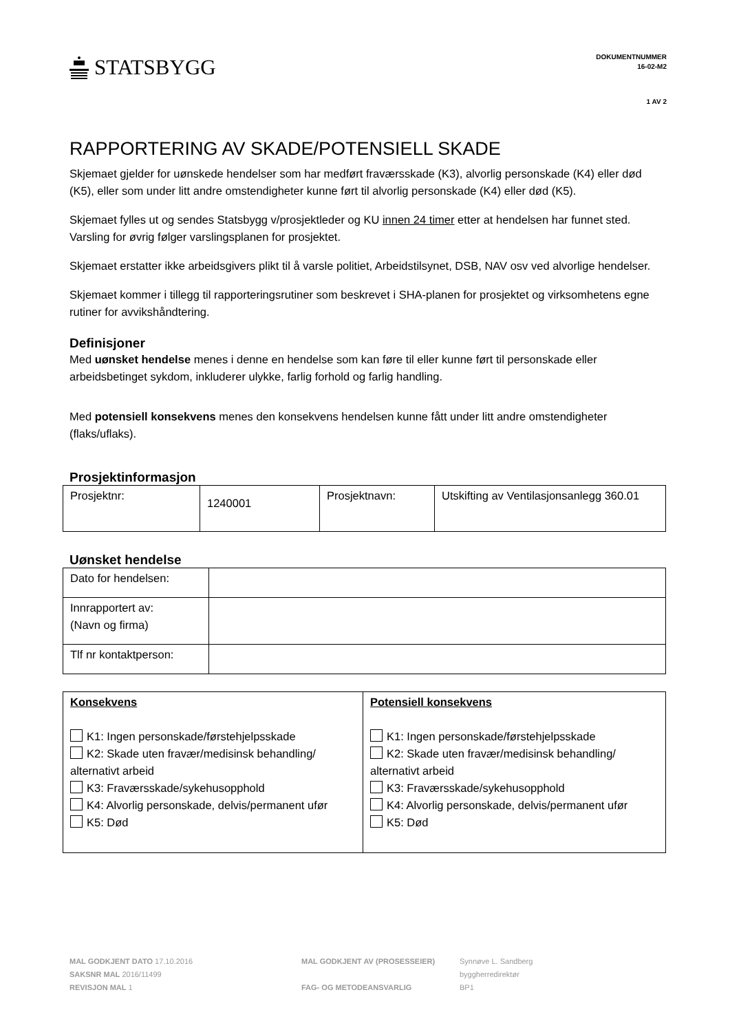STATSBYGG
DOKUMENTNUMMER
16-02-M2
1 AV 2
RAPPORTERING AV SKADE/POTENSIELL SKADE
Skjemaet gjelder for uønskede hendelser som har medført fraværsskade (K3), alvorlig personskade (K4) eller død (K5), eller som under litt andre omstendigheter kunne ført til alvorlig personskade (K4) eller død (K5).
Skjemaet fylles ut og sendes Statsbygg v/prosjektleder og KU innen 24 timer etter at hendelsen har funnet sted. Varsling for øvrig følger varslingsplanen for prosjektet.
Skjemaet erstatter ikke arbeidsgivers plikt til å varsle politiet, Arbeidstilsynet, DSB, NAV osv ved alvorlige hendelser.
Skjemaet kommer i tillegg til rapporteringsrutiner som beskrevet i SHA-planen for prosjektet og virksomhetens egne rutiner for avvikshåndtering.
Definisjoner
Med uønsket hendelse menes i denne en hendelse som kan føre til eller kunne ført til personskade eller arbeidsbetinget sykdom, inkluderer ulykke, farlig forhold og farlig handling.
Med potensiell konsekvens menes den konsekvens hendelsen kunne fått under litt andre omstendigheter (flaks/uflaks).
Prosjektinformasjon
| Prosjektnr: | 1240001 | Prosjektnavn: | Utskifting av Ventilasjonsanlegg 360.01 |
Uønsket hendelse
| Dato for hendelsen: | |
| Innrapportert av: (Navn og firma) | |
| Tlf nr kontaktperson: | |
| Konsekvens K1: Ingen personskade/førstehjelpsskade K2: Skade uten fravær/medisinsk behandling/ alternativt arbeid K3: Fraværsskade/sykehusopphold K4: Alvorlig personskade, delvis/permanent ufør K5: Død | Potensiell konsekvens K1: Ingen personskade/førstehjelpsskade K2: Skade uten fravær/medisinsk behandling/ alternativt arbeid K3: Fraværsskade/sykehusopphold K4: Alvorlig personskade, delvis/permanent ufør K5: Død |
MAL GODKJENT DATO 17.10.2016
SAKSNR MAL 2016/11499
REVISJON MAL 1
MAL GODKJENT AV (PROSESSEIER)
FAG- OG METODEANSVARLIG
Synnøve L. Sandberg
byggherredirektør
BP1